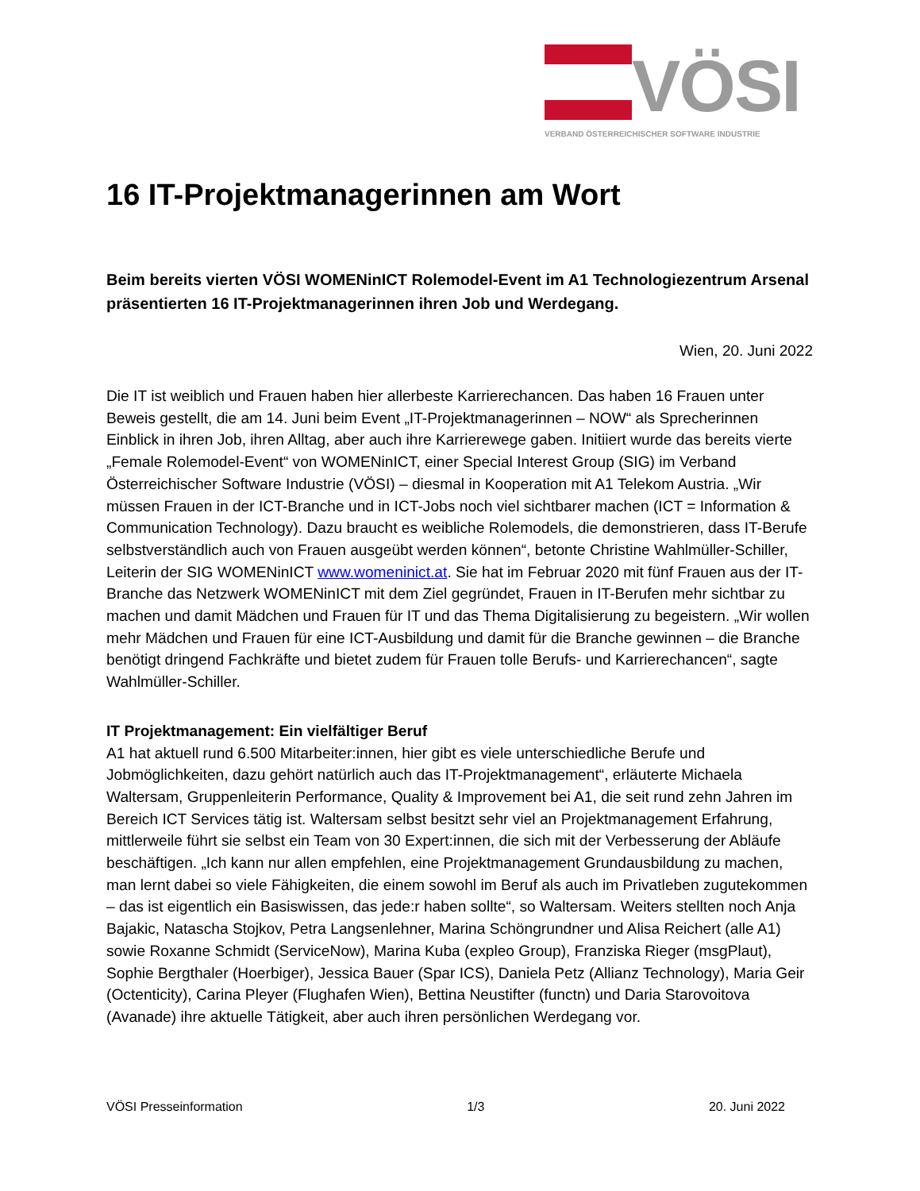VÖSI
VERBAND ÖSTERREICHISCHER SOFTWARE INDUSTRIE
16 IT-Projektmanagerinnen am Wort
Beim bereits vierten VÖSI WOMENinICT Rolemodel-Event im A1 Technologiezentrum Arsenal präsentierten 16 IT-Projektmanagerinnen ihren Job und Werdegang.
Wien, 20. Juni 2022
Die IT ist weiblich und Frauen haben hier allerbeste Karrierechancen. Das haben 16 Frauen unter Beweis gestellt, die am 14. Juni beim Event „IT-Projektmanagerinnen – NOW“ als Sprecherinnen Einblick in ihren Job, ihren Alltag, aber auch ihre Karrierewege gaben. Initiiert wurde das bereits vierte „Female Rolemodel-Event“ von WOMENinICT, einer Special Interest Group (SIG) im Verband Österreichischer Software Industrie (VÖSI) – diesmal in Kooperation mit A1 Telekom Austria. „Wir müssen Frauen in der ICT-Branche und in ICT-Jobs noch viel sichtbarer machen (ICT = Information & Communication Technology). Dazu braucht es weibliche Rolemodels, die demonstrieren, dass IT-Berufe selbstverständlich auch von Frauen ausgeübt werden können“, betonte Christine Wahlmüller-Schiller, Leiterin der SIG WOMENinICT www.womeninict.at. Sie hat im Februar 2020 mit fünf Frauen aus der IT-Branche das Netzwerk WOMENinICT mit dem Ziel gegründet, Frauen in IT-Berufen mehr sichtbar zu machen und damit Mädchen und Frauen für IT und das Thema Digitalisierung zu begeistern. „Wir wollen mehr Mädchen und Frauen für eine ICT-Ausbildung und damit für die Branche gewinnen – die Branche benötigt dringend Fachkräfte und bietet zudem für Frauen tolle Berufs- und Karrierechancen“, sagte Wahlmüller-Schiller.
IT Projektmanagement: Ein vielfältiger Beruf
A1 hat aktuell rund 6.500 Mitarbeiter:innen, hier gibt es viele unterschiedliche Berufe und Jobmöglichkeiten, dazu gehört natürlich auch das IT-Projektmanagement“, erläuterte Michaela Waltersam, Gruppenleiterin Performance, Quality & Improvement bei A1, die seit rund zehn Jahren im Bereich ICT Services tätig ist. Waltersam selbst besitzt sehr viel an Projektmanagement Erfahrung, mittlerweile führt sie selbst ein Team von 30 Expert:innen, die sich mit der Verbesserung der Abläufe beschäftigen. „Ich kann nur allen empfehlen, eine Projektmanagement Grundausbildung zu machen, man lernt dabei so viele Fähigkeiten, die einem sowohl im Beruf als auch im Privatleben zugutekommen – das ist eigentlich ein Basiswissen, das jede:r haben sollte“, so Waltersam. Weiters stellten noch Anja Bajakic, Natascha Stojkov, Petra Langsenlehner, Marina Schöngrundner und Alisa Reichert (alle A1) sowie Roxanne Schmidt (ServiceNow), Marina Kuba (expleo Group), Franziska Rieger (msgPlaut), Sophie Bergthaler (Hoerbiger), Jessica Bauer (Spar ICS), Daniela Petz (Allianz Technology), Maria Geir (Octenticity), Carina Pleyer (Flughafen Wien), Bettina Neustifter (functn) und Daria Starovoitova (Avanade) ihre aktuelle Tätigkeit, aber auch ihren persönlichen Werdegang vor.
VÖSI Presseinformation 1/3 20. Juni 2022